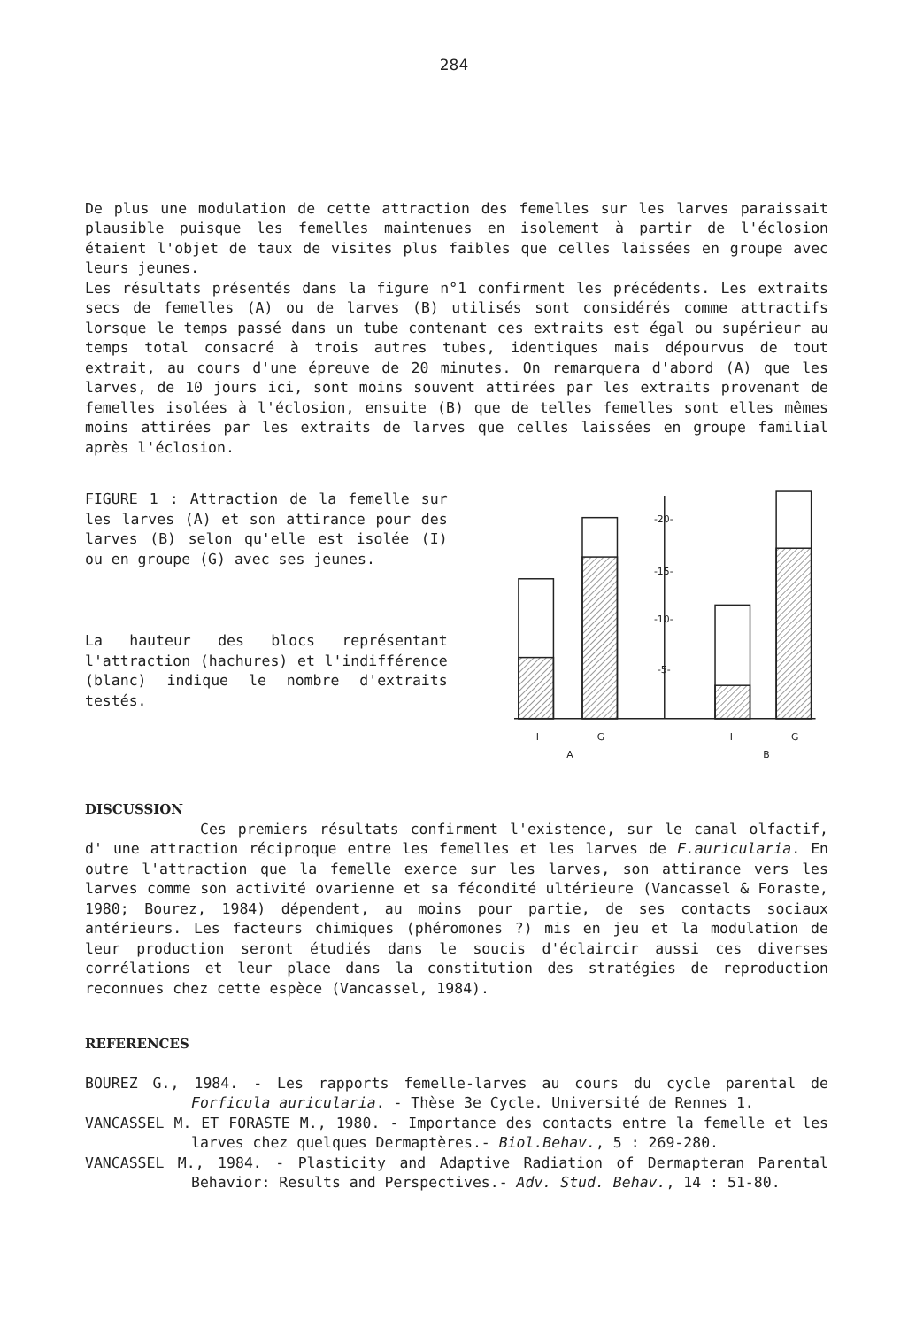284
De plus une modulation de cette attraction des femelles sur les larves paraissait plausible puisque les femelles maintenues en isolement à partir de l'éclosion étaient l'objet de taux de visites plus faibles que celles laissées en groupe avec leurs jeunes.
Les résultats présentés dans la figure n°1 confirment les précédents. Les extraits secs de femelles (A) ou de larves (B) utilisés sont considérés comme attractifs lorsque le temps passé dans un tube contenant ces extraits est égal ou supérieur au temps total consacré à trois autres tubes, identiques mais dépourvus de tout extrait, au cours d'une épreuve de 20 minutes. On remarquera d'abord (A) que les larves, de 10 jours ici, sont moins souvent attirées par les extraits provenant de femelles isolées à l'éclosion, ensuite (B) que de telles femelles sont elles mêmes moins attirées par les extraits de larves que celles laissées en groupe familial après l'éclosion.
FIGURE 1 : Attraction de la femelle sur les larves (A) et son attirance pour des larves (B) selon qu'elle est isolée (I) ou en groupe (G) avec ses jeunes.
La hauteur des blocs représentant l'attraction (hachures) et l'indifférence (blanc) indique le nombre d'extraits testés.
-20-
-15-
-10-
-5-
I
G
A
I
G
B
DISCUSSION
Ces premiers résultats confirment l'existence, sur le canal olfactif, d' une attraction réciproque entre les femelles et les larves de F.auricularia. En outre l'attraction que la femelle exerce sur les larves, son attirance vers les larves comme son activité ovarienne et sa fécondité ultérieure (Vancassel & Foraste, 1980; Bourez, 1984) dépendent, au moins pour partie, de ses contacts sociaux antérieurs. Les facteurs chimiques (phéromones ?) mis en jeu et la modulation de leur production seront étudiés dans le soucis d'éclaircir aussi ces diverses corrélations et leur place dans la constitution des stratégies de reproduction reconnues chez cette espèce (Vancassel, 1984).
REFERENCES
BOUREZ G., 1984. - Les rapports femelle-larves au cours du cycle parental de Forficula auricularia. - Thèse 3e Cycle. Université de Rennes 1.
VANCASSEL M. ET FORASTE M., 1980. - Importance des contacts entre la femelle et les larves chez quelques Dermaptères.- Biol.Behav., 5 : 269-280.
VANCASSEL M., 1984. - Plasticity and Adaptive Radiation of Dermapteran Parental Behavior: Results and Perspectives.- Adv. Stud. Behav., 14 : 51-80.